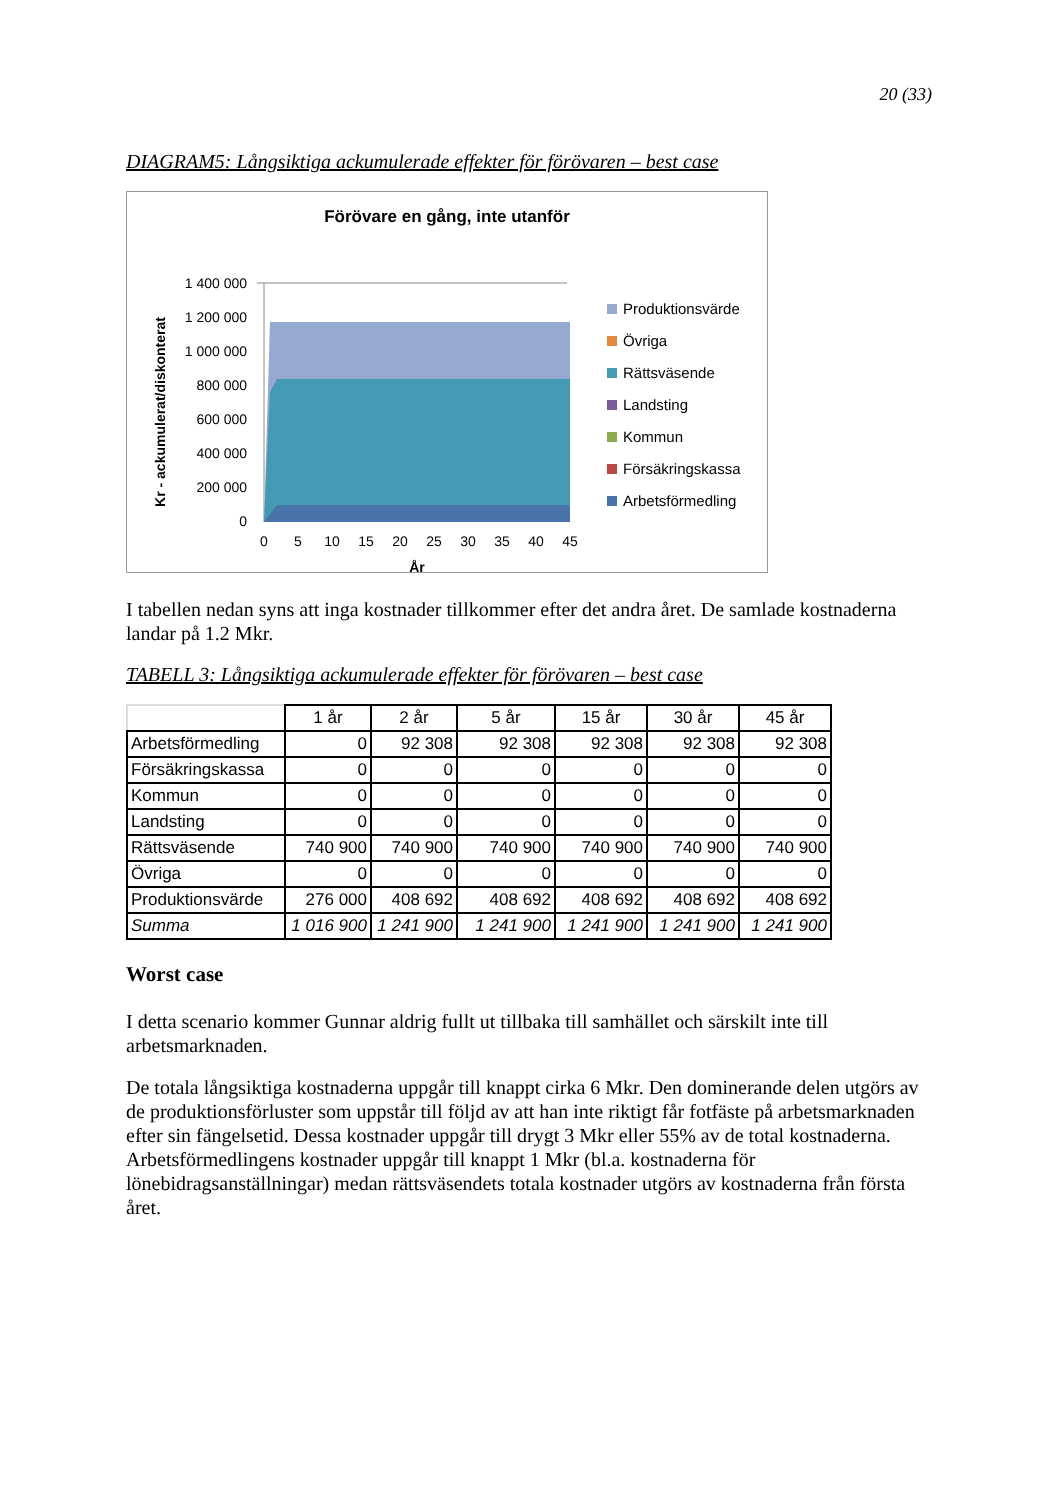20 (33)
DIAGRAM5: Långsiktiga ackumulerade effekter för förövaren – best case
Förövare en gång, inte utanför
Kr - ackumulerat/diskonterat
1 400 000
1 200 000
1 000 000
800 000
600 000
400 000
200 000
0
0
5
10
15
20
25
30
35
40
45
År
Produktionsvärde
Övriga
Rättsväsende
Landsting
Kommun
Försäkringskassa
Arbetsförmedling
I tabellen nedan syns att inga kostnader tillkommer efter det andra året. De samlade kostnaderna landar på 1.2 Mkr.
TABELL 3: Långsiktiga ackumulerade effekter för förövaren – best case
| | 1 år | 2 år | 5 år | 15 år | 30 år | 45 år |
| --- | --- | --- | --- | --- | --- | --- |
| Arbetsförmedling | 0 | 92 308 | 92 308 | 92 308 | 92 308 | 92 308 |
| Försäkringskassa | 0 | 0 | 0 | 0 | 0 | 0 |
| Kommun | 0 | 0 | 0 | 0 | 0 | 0 |
| Landsting | 0 | 0 | 0 | 0 | 0 | 0 |
| Rättsväsende | 740 900 | 740 900 | 740 900 | 740 900 | 740 900 | 740 900 |
| Övriga | 0 | 0 | 0 | 0 | 0 | 0 |
| Produktionsvärde | 276 000 | 408 692 | 408 692 | 408 692 | 408 692 | 408 692 |
| Summa | 1 016 900 | 1 241 900 | 1 241 900 | 1 241 900 | 1 241 900 | 1 241 900 |
Worst case
I detta scenario kommer Gunnar aldrig fullt ut tillbaka till samhället och särskilt inte till arbetsmarknaden.
De totala långsiktiga kostnaderna uppgår till knappt cirka 6 Mkr. Den dominerande delen utgörs av de produktionsförluster som uppstår till följd av att han inte riktigt får fotfäste på arbetsmarknaden efter sin fängelsetid. Dessa kostnader uppgår till drygt 3 Mkr eller 55% av de total kostnaderna. Arbetsförmedlingens kostnader uppgår till knappt 1 Mkr (bl.a. kostnaderna för lönebidragsanställningar) medan rättsväsendets totala kostnader utgörs av kostnaderna från första året.